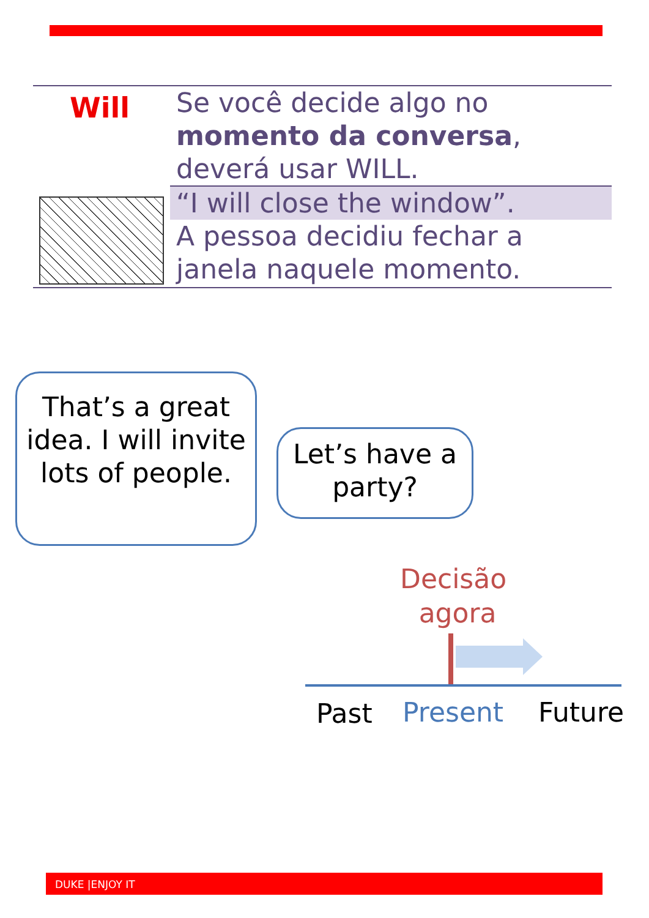Will
Se você decide algo no
momento da conversa,
deverá usar WILL.
“I will close the window”.
A pessoa decidiu fechar a
janela naquele momento.
That’s a great idea. I will invite lots of people.
Let’s have a party?
Decisão
agora
Past Present Future
DUKE |ENJOY IT